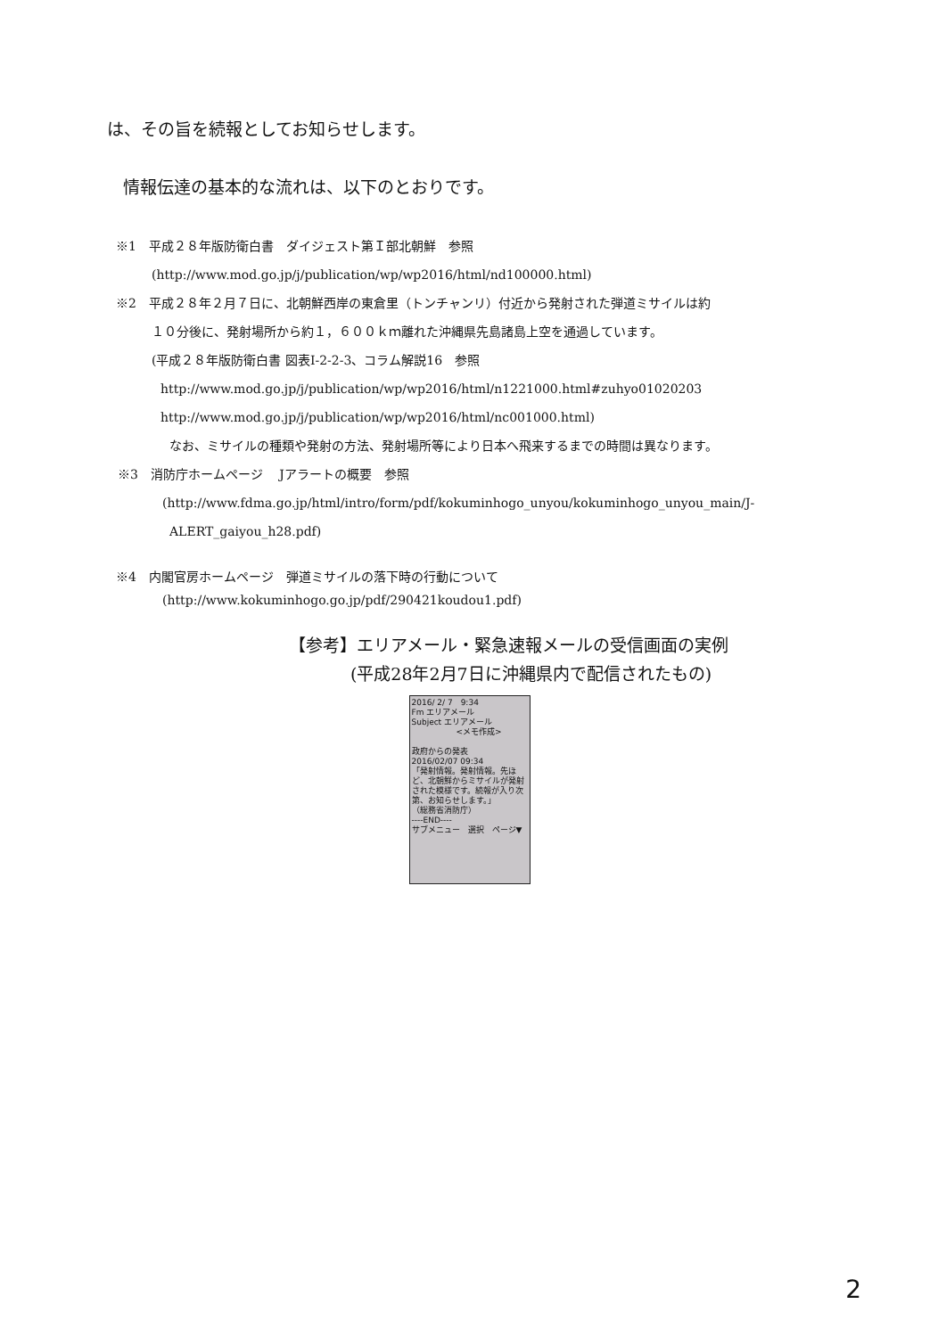は、その旨を続報としてお知らせします。
情報伝達の基本的な流れは、以下のとおりです。
※1　平成２８年版防衛白書　ダイジェスト第Ｉ部北朝鮮　参照
(http://www.mod.go.jp/j/publication/wp/wp2016/html/nd100000.html)
※2　平成２８年２月７日に、北朝鮮西岸の東倉里（トンチャンリ）付近から発射された弾道ミサイルは約
１０分後に、発射場所から約１，６００ｋｍ離れた沖縄県先島諸島上空を通過しています。
(平成２８年版防衛白書 図表I-2-2-3、コラム解説16　参照
http://www.mod.go.jp/j/publication/wp/wp2016/html/n1221000.html#zuhyo01020203
http://www.mod.go.jp/j/publication/wp/wp2016/html/nc001000.html)
なお、ミサイルの種類や発射の方法、発射場所等により日本へ飛来するまでの時間は異なります。
※3　消防庁ホームページ　 Jアラートの概要　参照
(http://www.fdma.go.jp/html/intro/form/pdf/kokuminhogo_unyou/kokuminhogo_unyou_main/J-
ALERT_gaiyou_h28.pdf)
※4　内閣官房ホームページ　弾道ミサイルの落下時の行動について
(http://www.kokuminhogo.go.jp/pdf/290421koudou1.pdf)
【参考】エリアメール・緊急速報メールの受信画面の実例
(平成28年2月7日に沖縄県内で配信されたもの)
2016/ 2/ 7　9:34
Fm エリアメール
Subject エリアメール
<メモ作成>
政府からの発表
2016/02/07 09:34
「発射情報。発射情報。先ほど、北朝鮮からミサイルが発射された模様です。続報が入り次第、お知らせします。」
（総務省消防庁）
----END----
サブメニュー　選択　ページ▼
2